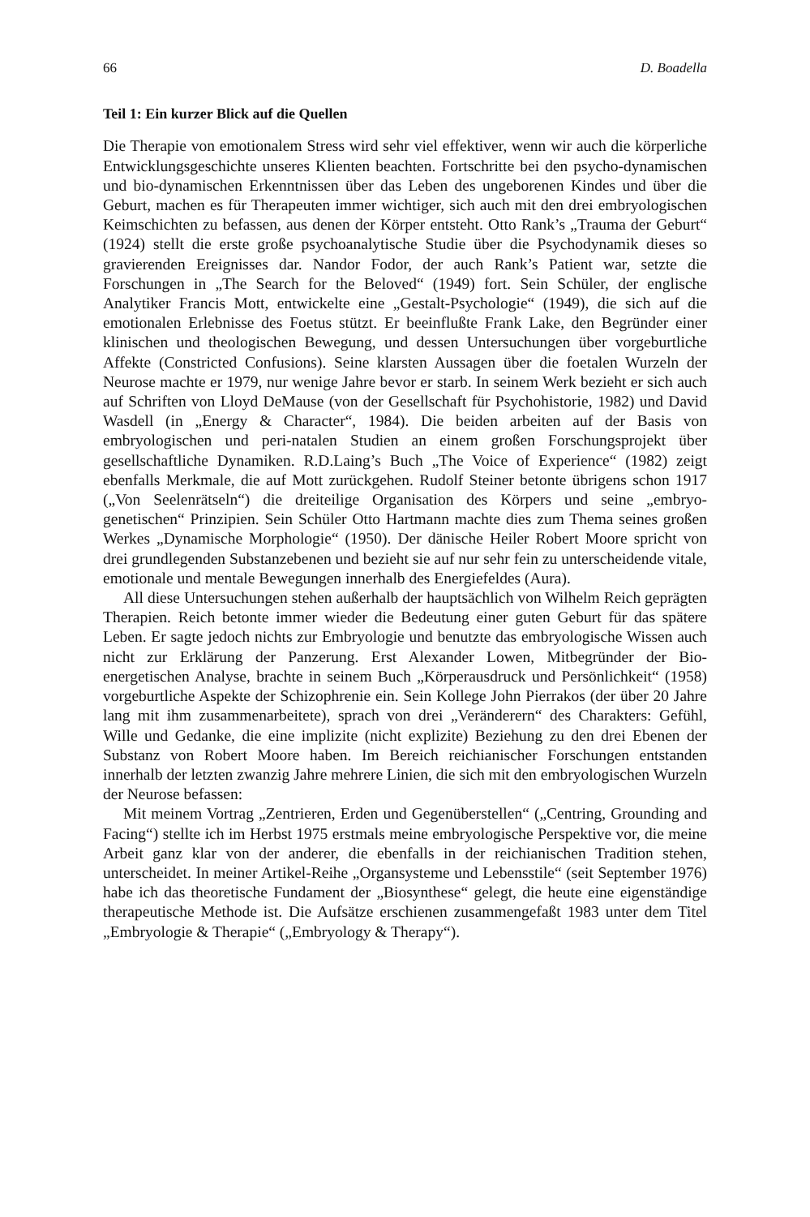66 D. Boadella
Teil 1: Ein kurzer Blick auf die Quellen
Die Therapie von emotionalem Stress wird sehr viel effektiver, wenn wir auch die körperliche Entwicklungsgeschichte unseres Klienten beachten. Fortschritte bei den psycho-dynamischen und bio-dynamischen Erkenntnissen über das Leben des ungeborenen Kindes und über die Geburt, machen es für Therapeuten immer wichtiger, sich auch mit den drei embryologischen Keimschichten zu befassen, aus denen der Körper entsteht. Otto Rank’s „Trauma der Geburt“ (1924) stellt die erste große psychoanalytische Studie über die Psychodynamik dieses so gravierenden Ereignisses dar. Nandor Fodor, der auch Rank’s Patient war, setzte die Forschungen in „The Search for the Beloved“ (1949) fort. Sein Schüler, der englische Analytiker Francis Mott, entwickelte eine „Gestalt-Psychologie“ (1949), die sich auf die emotionalen Erlebnisse des Foetus stützt. Er beeinflußte Frank Lake, den Begründer einer klinischen und theologischen Bewegung, und dessen Untersuchungen über vorgeburtliche Affekte (Constricted Confusions). Seine klarsten Aussagen über die foetalen Wurzeln der Neurose machte er 1979, nur wenige Jahre bevor er starb. In seinem Werk bezieht er sich auch auf Schriften von Lloyd DeMause (von der Gesellschaft für Psychohistorie, 1982) und David Wasdell (in „Energy & Character“, 1984). Die beiden arbeiten auf der Basis von embryologischen und peri-natalen Studien an einem großen Forschungsprojekt über gesellschaftliche Dynamiken. R.D.Laing’s Buch „The Voice of Experience“ (1982) zeigt ebenfalls Merkmale, die auf Mott zurückgehen. Rudolf Steiner betonte übrigens schon 1917 („Von Seelenrätseln“) die dreiteilige Organisation des Körpers und seine „embryo-genetischen“ Prinzipien. Sein Schüler Otto Hartmann machte dies zum Thema seines großen Werkes „Dynamische Morphologie“ (1950). Der dänische Heiler Robert Moore spricht von drei grundlegenden Substanzebenen und bezieht sie auf nur sehr fein zu unterscheidende vitale, emotionale und mentale Bewegungen innerhalb des Energiefeldes (Aura).
All diese Untersuchungen stehen außerhalb der hauptsächlich von Wilhelm Reich geprägten Therapien. Reich betonte immer wieder die Bedeutung einer guten Geburt für das spätere Leben. Er sagte jedoch nichts zur Embryologie und benutzte das embryologische Wissen auch nicht zur Erklärung der Panzerung. Erst Alexander Lowen, Mitbegründer der Bio-energetischen Analyse, brachte in seinem Buch „Körperausdruck und Persönlichkeit“ (1958) vorgeburtliche Aspekte der Schizophrenie ein. Sein Kollege John Pierrakos (der über 20 Jahre lang mit ihm zusammenarbeitete), sprach von drei „Veränderern“ des Charakters: Gefühl, Wille und Gedanke, die eine implizite (nicht explizite) Beziehung zu den drei Ebenen der Substanz von Robert Moore haben. Im Bereich reichianischer Forschungen entstanden innerhalb der letzten zwanzig Jahre mehrere Linien, die sich mit den embryologischen Wurzeln der Neurose befassen:
Mit meinem Vortrag „Zentrieren, Erden und Gegenüberstellen“ („Centring, Grounding and Facing“) stellte ich im Herbst 1975 erstmals meine embryologische Perspektive vor, die meine Arbeit ganz klar von der anderer, die ebenfalls in der reichianischen Tradition stehen, unterscheidet. In meiner Artikel-Reihe „Organsysteme und Lebensstile“ (seit September 1976) habe ich das theoretische Fundament der „Biosynthese“ gelegt, die heute eine eigenständige therapeutische Methode ist. Die Aufsätze erschienen zusammengefaßt 1983 unter dem Titel „Embryologie & Therapie“ („Embryology & Therapy“).